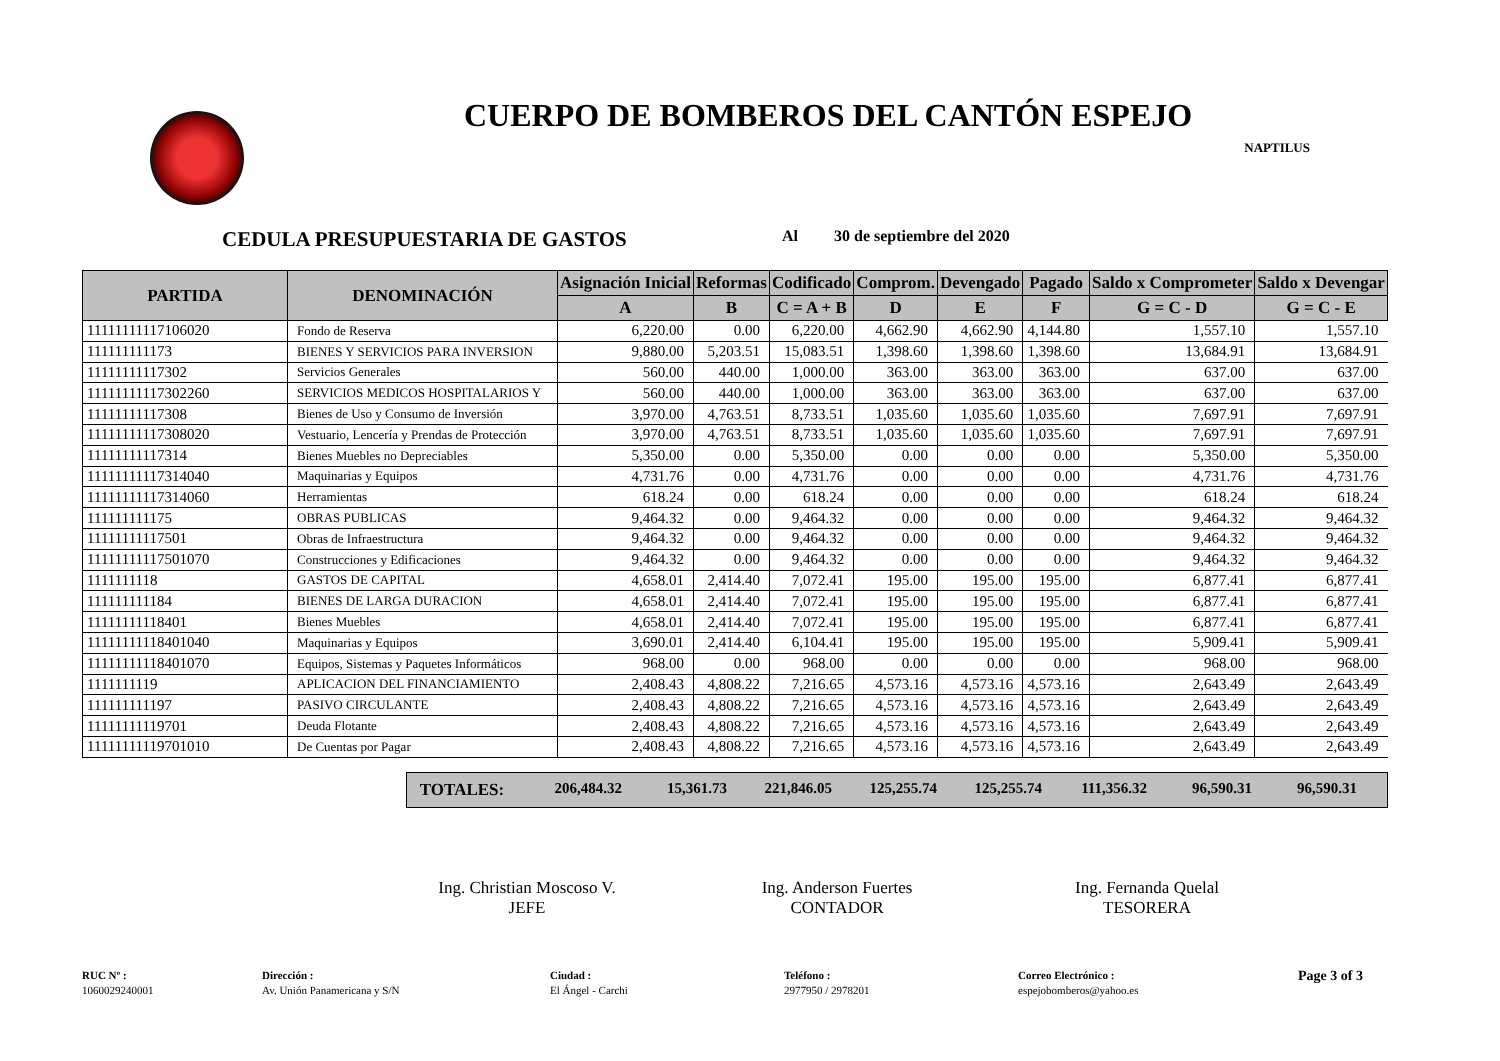CUERPO DE BOMBEROS DEL CANTÓN ESPEJO
NAPTILUS
CEDULA PRESUPUESTARIA DE GASTOS Al 30 de septiembre del 2020
| PARTIDA | DENOMINACIÓN | Asignación Inicial | Reformas | Codificado | Comprom. | Devengado | Pagado | Saldo x Comprometer | Saldo x Devengar |
| --- | --- | --- | --- | --- | --- | --- | --- | --- | --- |
| | | A | B | C = A + B | D | E | F | G = C - D | G = C - E |
| 11111111117106020 | Fondo de Reserva | 6,220.00 | 0.00 | 6,220.00 | 4,662.90 | 4,662.90 | 4,144.80 | 1,557.10 | 1,557.10 |
| 111111111173 | BIENES Y SERVICIOS PARA INVERSION | 9,880.00 | 5,203.51 | 15,083.51 | 1,398.60 | 1,398.60 | 1,398.60 | 13,684.91 | 13,684.91 |
| 11111111117302 | Servicios Generales | 560.00 | 440.00 | 1,000.00 | 363.00 | 363.00 | 363.00 | 637.00 | 637.00 |
| 11111111117302260 | SERVICIOS MEDICOS HOSPITALARIOS Y | 560.00 | 440.00 | 1,000.00 | 363.00 | 363.00 | 363.00 | 637.00 | 637.00 |
| 11111111117308 | Bienes de Uso y Consumo de Inversión | 3,970.00 | 4,763.51 | 8,733.51 | 1,035.60 | 1,035.60 | 1,035.60 | 7,697.91 | 7,697.91 |
| 11111111117308020 | Vestuario, Lencería y Prendas de Protección | 3,970.00 | 4,763.51 | 8,733.51 | 1,035.60 | 1,035.60 | 1,035.60 | 7,697.91 | 7,697.91 |
| 11111111117314 | Bienes Muebles no Depreciables | 5,350.00 | 0.00 | 5,350.00 | 0.00 | 0.00 | 0.00 | 5,350.00 | 5,350.00 |
| 11111111117314040 | Maquinarias y Equipos | 4,731.76 | 0.00 | 4,731.76 | 0.00 | 0.00 | 0.00 | 4,731.76 | 4,731.76 |
| 11111111117314060 | Herramientas | 618.24 | 0.00 | 618.24 | 0.00 | 0.00 | 0.00 | 618.24 | 618.24 |
| 111111111175 | OBRAS PUBLICAS | 9,464.32 | 0.00 | 9,464.32 | 0.00 | 0.00 | 0.00 | 9,464.32 | 9,464.32 |
| 11111111117501 | Obras de Infraestructura | 9,464.32 | 0.00 | 9,464.32 | 0.00 | 0.00 | 0.00 | 9,464.32 | 9,464.32 |
| 11111111117501070 | Construcciones y Edificaciones | 9,464.32 | 0.00 | 9,464.32 | 0.00 | 0.00 | 0.00 | 9,464.32 | 9,464.32 |
| 1111111118 | GASTOS DE CAPITAL | 4,658.01 | 2,414.40 | 7,072.41 | 195.00 | 195.00 | 195.00 | 6,877.41 | 6,877.41 |
| 111111111184 | BIENES DE LARGA DURACION | 4,658.01 | 2,414.40 | 7,072.41 | 195.00 | 195.00 | 195.00 | 6,877.41 | 6,877.41 |
| 11111111118401 | Bienes Muebles | 4,658.01 | 2,414.40 | 7,072.41 | 195.00 | 195.00 | 195.00 | 6,877.41 | 6,877.41 |
| 11111111118401040 | Maquinarias y Equipos | 3,690.01 | 2,414.40 | 6,104.41 | 195.00 | 195.00 | 195.00 | 5,909.41 | 5,909.41 |
| 11111111118401070 | Equipos, Sistemas y Paquetes Informáticos | 968.00 | 0.00 | 968.00 | 0.00 | 0.00 | 0.00 | 968.00 | 968.00 |
| 1111111119 | APLICACION DEL FINANCIAMIENTO | 2,408.43 | 4,808.22 | 7,216.65 | 4,573.16 | 4,573.16 | 4,573.16 | 2,643.49 | 2,643.49 |
| 111111111197 | PASIVO CIRCULANTE | 2,408.43 | 4,808.22 | 7,216.65 | 4,573.16 | 4,573.16 | 4,573.16 | 2,643.49 | 2,643.49 |
| 11111111119701 | Deuda Flotante | 2,408.43 | 4,808.22 | 7,216.65 | 4,573.16 | 4,573.16 | 4,573.16 | 2,643.49 | 2,643.49 |
| 11111111119701010 | De Cuentas por Pagar | 2,408.43 | 4,808.22 | 7,216.65 | 4,573.16 | 4,573.16 | 4,573.16 | 2,643.49 | 2,643.49 |
TOTALES: 206,484.32 15,361.73 221,846.05 125,255.74 125,255.74 111,356.32 96,590.31 96,590.31
Ing. Christian Moscoso V.
JEFE
Ing. Anderson Fuertes
CONTADOR
Ing. Fernanda Quelal
TESORERA
RUC Nº :
1060029240001
Dirección :
Av. Unión Panamericana y S/N
Ciudad :
El Ángel - Carchi
Teléfono :
2977950 / 2978201
Correo Electrónico :
espejobomberos@yahoo.es
Page 3 of 3